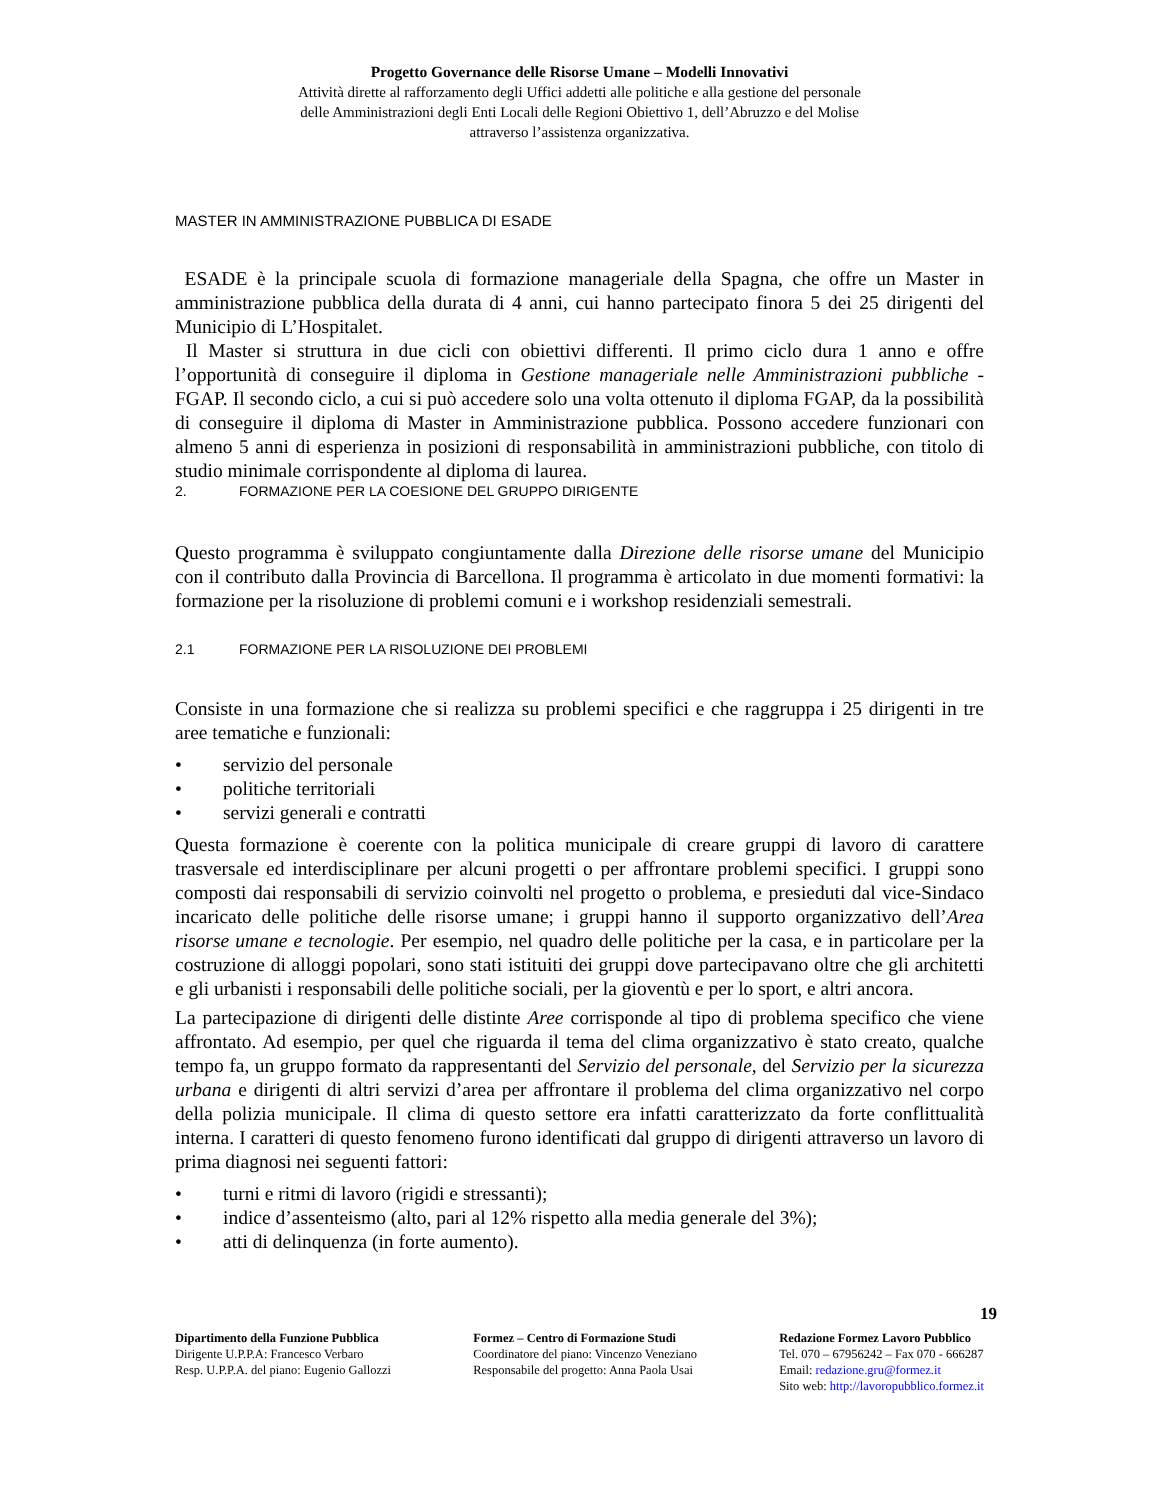Progetto Governance delle Risorse Umane – Modelli Innovativi
Attività dirette al rafforzamento degli Uffici addetti alle politiche e alla gestione del personale
delle Amministrazioni degli Enti Locali delle Regioni Obiettivo 1, dell’Abruzzo e del Molise
attraverso l’assistenza organizzativa.
MASTER IN AMMINISTRAZIONE PUBBLICA DI ESADE
ESADE è la principale scuola di formazione manageriale della Spagna, che offre un Master in amministrazione pubblica della durata di 4 anni, cui hanno partecipato finora 5 dei 25 dirigenti del Municipio di L’Hospitalet.
Il Master si struttura in due cicli con obiettivi differenti. Il primo ciclo dura 1 anno e offre l’opportunità di conseguire il diploma in Gestione manageriale nelle Amministrazioni pubbliche - FGAP. Il secondo ciclo, a cui si può accedere solo una volta ottenuto il diploma FGAP, da la possibilità di conseguire il diploma di Master in Amministrazione pubblica. Possono accedere funzionari con almeno 5 anni di esperienza in posizioni di responsabilità in amministrazioni pubbliche, con titolo di studio minimale corrispondente al diploma di laurea.
2. FORMAZIONE PER LA COESIONE DEL GRUPPO DIRIGENTE
Questo programma è sviluppato congiuntamente dalla Direzione delle risorse umane del Municipio con il contributo dalla Provincia di Barcellona. Il programma è articolato in due momenti formativi: la formazione per la risoluzione di problemi comuni e i workshop residenziali semestrali.
2.1 FORMAZIONE PER LA RISOLUZIONE DEI PROBLEMI
Consiste in una formazione che si realizza su problemi specifici e che raggruppa i 25 dirigenti in tre aree tematiche e funzionali:
• servizio del personale
• politiche territoriali
• servizi generali e contratti
Questa formazione è coerente con la politica municipale di creare gruppi di lavoro di carattere trasversale ed interdisciplinare per alcuni progetti o per affrontare problemi specifici. I gruppi sono composti dai responsabili di servizio coinvolti nel progetto o problema, e presieduti dal vice-Sindaco incaricato delle politiche delle risorse umane; i gruppi hanno il supporto organizzativo dell’Area risorse umane e tecnologie. Per esempio, nel quadro delle politiche per la casa, e in particolare per la costruzione di alloggi popolari, sono stati istituiti dei gruppi dove partecipavano oltre che gli architetti e gli urbanisti i responsabili delle politiche sociali, per la gioventù e per lo sport, e altri ancora.
La partecipazione di dirigenti delle distinte Aree corrisponde al tipo di problema specifico che viene affrontato. Ad esempio, per quel che riguarda il tema del clima organizzativo è stato creato, qualche tempo fa, un gruppo formato da rappresentanti del Servizio del personale, del Servizio per la sicurezza urbana e dirigenti di altri servizi d’area per affrontare il problema del clima organizzativo nel corpo della polizia municipale. Il clima di questo settore era infatti caratterizzato da forte conflittualità interna. I caratteri di questo fenomeno furono identificati dal gruppo di dirigenti attraverso un lavoro di prima diagnosi nei seguenti fattori:
• turni e ritmi di lavoro (rigidi e stressanti);
• indice d’assenteismo (alto, pari al 12% rispetto alla media generale del 3%);
• atti di delinquenza (in forte aumento).
19
Dipartimento della Funzione Pubblica
Dirigente U.P.P.A: Francesco Verbaro
Resp. U.P.P.A. del piano: Eugenio Gallozzi
Formez – Centro di Formazione Studi
Coordinatore del piano: Vincenzo Veneziano
Responsabile del progetto: Anna Paola Usai
Redazione Formez Lavoro Pubblico
Tel. 070 – 67956242 – Fax 070 - 666287
Email: redazione.gru@formez.it
Sito web: http://lavoropubblico.formez.it